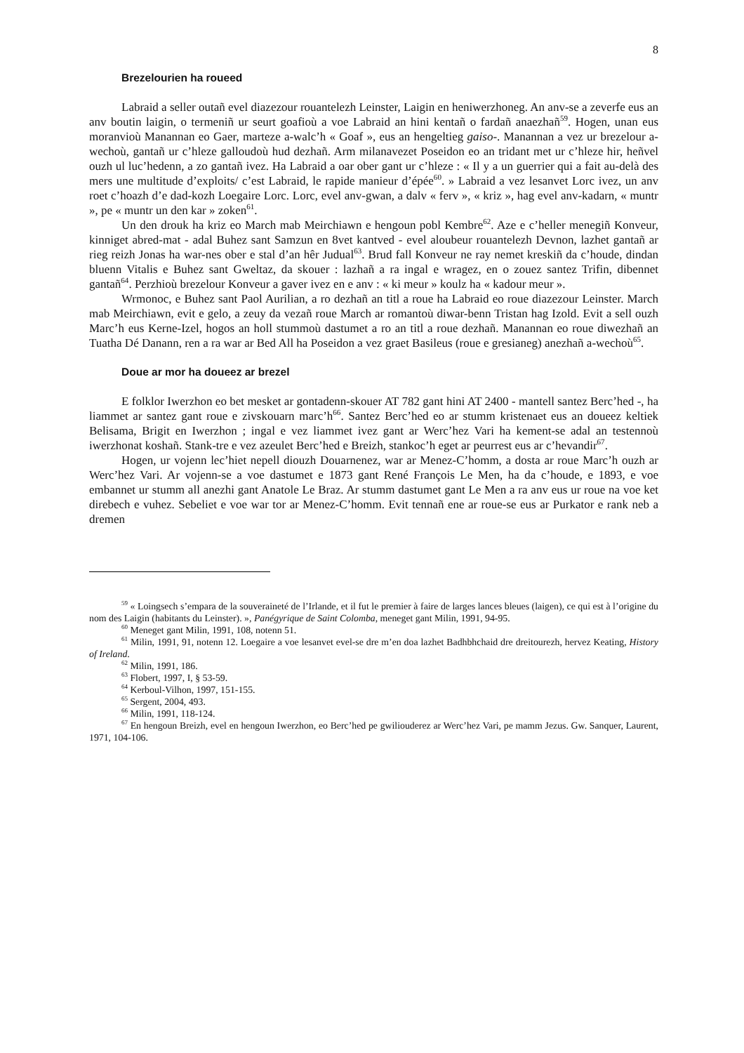8
Brezelourien ha roueed
Labraid a seller outañ evel diazezour rouantelezh Leinster, Laigin en heniwerzhoneg. An anv-se a zeverfe eus an anv boutin laigin, o termeniñ ur seurt goafioù a voe Labraid an hini kentañ o fardañ anaezhañ<sup>59</sup>. Hogen, unan eus moranvioù Manannan eo Gaer, marteze a-walc’h « Goaf », eus an hengeltieg gaiso-. Manannan a vez ur brezelour a-wechoù, gantañ ur c’hleze galloudoù hud dezhañ. Arm milanavezet Poseidon eo an tridant met ur c’hleze hir, heñvel ouzh ul luc’hedenn, a zo gantañ ivez. Ha Labraid a oar ober gant ur c’hleze : « Il y a un guerrier qui a fait au-delà des mers une multitude d’exploits/ c’est Labraid, le rapide manieur d’épée<sup>60</sup>. » Labraid a vez lesanvet Lorc ivez, un anv roet c’hoazh d’e dad-kozh Loegaire Lorc. Lorc, evel anv-gwan, a dalv « ferv », « kriz », hag evel anv-kadarn, « muntr », pe « muntr un den kar » zoken<sup>61</sup>.
Un den drouk ha kriz eo March mab Meirchiawn e hengoun pobl Kembre<sup>62</sup>. Aze e c’heller menegiñ Konveur, kinniget abred-mat - adal Buhez sant Samzun en 8vet kantved - evel aloubeur rouantelezh Devnon, lazhet gantañ ar rieg reizh Jonas ha war-nes ober e stal d’an hêr Judual<sup>63</sup>. Brud fall Konveur ne ray nemet kreskiñ da c’houde, dindan bluenn Vitalis e Buhez sant Gweltaz, da skouer : lazhañ a ra ingal e wragez, en o zouez santez Trifin, dibennet gantañ<sup>64</sup>. Perzhioù brezelour Konveur a gaver ivez en e anv : « ki meur » koulz ha « kadour meur ».
Wrmonoc, e Buhez sant Paol Aurilian, a ro dezhañ an titl a roue ha Labraid eo roue diazezour Leinster. March mab Meirchiawn, evit e gelo, a zeuy da vezañ roue March ar romantoù diwar-benn Tristan hag Izold. Evit a sell ouzh Marc’h eus Kerne-Izel, hogos an holl stummoù dastumet a ro an titl a roue dezhañ. Manannan eo roue diwezhañ an Tuatha Dé Danann, ren a ra war ar Bed All ha Poseidon a vez graet Basileus (roue e gresianeg) anezhañ a-wechoù<sup>65</sup>.
Doue ar mor ha doueez ar brezel
E folklor Iwerzhon eo bet mesket ar gontadenn-skouer AT 782 gant hini AT 2400 - mantell santez Berc’hed -, ha liammet ar santez gant roue e zivskouarn marc’h<sup>66</sup>. Santez Berc’hed eo ar stumm kristenaet eus an doueez keltiek Belisama, Brigit en Iwerzhon ; ingal e vez liammet ivez gant ar Werc’hez Vari ha kement-se adal an testennoù iwerzhonat koshañ. Stank-tre e vez azeulet Berc’hed e Breizh, stankoc’h eget ar peurrest eus ar c’hevandir<sup>67</sup>.
Hogen, ur vojenn lec’hiet nepell diouzh Douarnenez, war ar Menez-C’homm, a dosta ar roue Marc’h ouzh ar Werc’hez Vari. Ar vojenn-se a voe dastumet e 1873 gant René François Le Men, ha da c’houde, e 1893, e voe embannet ur stumm all anezhi gant Anatole Le Braz. Ar stumm dastumet gant Le Men a ra anv eus ur roue na voe ket direbech e vuhez. Sebeliet e voe war tor ar Menez-C’homm. Evit tennañ ene ar roue-se eus ar Purkator e rank neb a dremen
<sup>59</sup> « Loingsech s’empara de la souveraineté de l’Irlande, et il fut le premier à faire de larges lances bleues (laigen), ce qui est à l’origine du nom des Laigin (habitants du Leinster). », Panégyrique de Saint Colomba, meneget gant Milin, 1991, 94-95.
<sup>60</sup> Meneget gant Milin, 1991, 108, notenn 51.
<sup>61</sup> Milin, 1991, 91, notenn 12. Loegaire a voe lesanvet evel-se dre m’en doa lazhet Badhbhchaid dre dreitourezh, hervez Keating, History of Ireland.
<sup>62</sup> Milin, 1991, 186.
<sup>63</sup> Flobert, 1997, I, § 53-59.
<sup>64</sup> Kerboul-Vilhon, 1997, 151-155.
<sup>65</sup> Sergent, 2004, 493.
<sup>66</sup> Milin, 1991, 118-124.
<sup>67</sup> En hengoun Breizh, evel en hengoun Iwerzhon, eo Berc’hed pe gwiliouderez ar Werc’hez Vari, pe mamm Jezus. Gw. Sanquer, Laurent, 1971, 104-106.